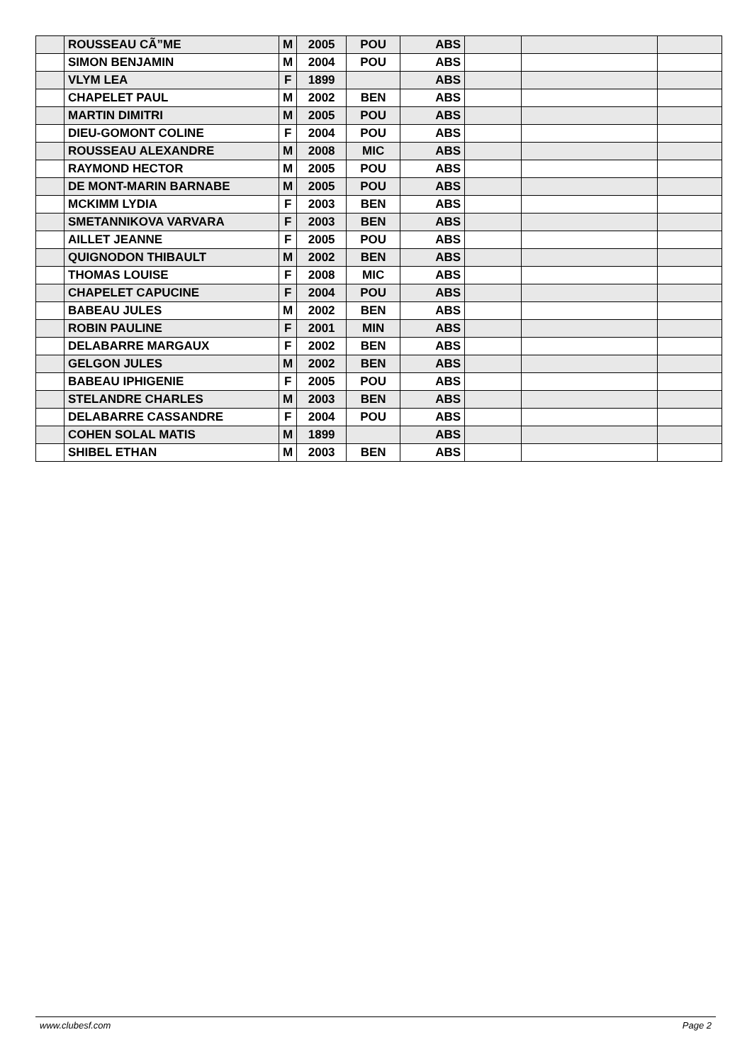| | ROUSSEAU CÃ”ME | M | 2005 | POU | ABS | | | |
| | SIMON BENJAMIN | M | 2004 | POU | ABS | | | |
| | VLYM LEA | F | 1899 | | ABS | | | |
| | CHAPELET PAUL | M | 2002 | BEN | ABS | | | |
| | MARTIN DIMITRI | M | 2005 | POU | ABS | | | |
| | DIEU-GOMONT COLINE | F | 2004 | POU | ABS | | | |
| | ROUSSEAU ALEXANDRE | M | 2008 | MIC | ABS | | | |
| | RAYMOND HECTOR | M | 2005 | POU | ABS | | | |
| | DE MONT-MARIN BARNABE | M | 2005 | POU | ABS | | | |
| | MCKIMM LYDIA | F | 2003 | BEN | ABS | | | |
| | SMETANNIKOVA VARVARA | F | 2003 | BEN | ABS | | | |
| | AILLET JEANNE | F | 2005 | POU | ABS | | | |
| | QUIGNODON THIBAULT | M | 2002 | BEN | ABS | | | |
| | THOMAS LOUISE | F | 2008 | MIC | ABS | | | |
| | CHAPELET CAPUCINE | F | 2004 | POU | ABS | | | |
| | BABEAU JULES | M | 2002 | BEN | ABS | | | |
| | ROBIN PAULINE | F | 2001 | MIN | ABS | | | |
| | DELABARRE MARGAUX | F | 2002 | BEN | ABS | | | |
| | GELGON JULES | M | 2002 | BEN | ABS | | | |
| | BABEAU IPHIGENIE | F | 2005 | POU | ABS | | | |
| | STELANDRE CHARLES | M | 2003 | BEN | ABS | | | |
| | DELABARRE CASSANDRE | F | 2004 | POU | ABS | | | |
| | COHEN SOLAL MATIS | M | 1899 | | ABS | | | |
| | SHIBEL ETHAN | M | 2003 | BEN | ABS | | | |
www.clubesf.com Page 2